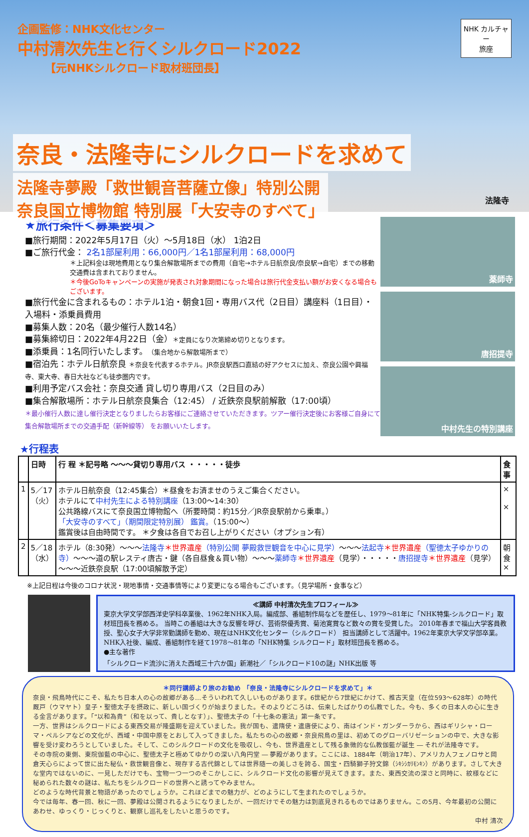企画監修：NHK文化センター
中村清次先生と行くシルクロード2022
【元NHKシルクロード取材班団長】
NHK カルチャー
旅座
奈良・法隆寺にシルクロードを求めて
法隆寺夢殿「救世観音菩薩立像」特別公開
奈良国立博物館 特別展「大安寺のすべて」
法隆寺
★旅行条件＜募集要項＞
■旅行期間：2022年5月17日（火）～5月18日（水） 1泊2日
■ご旅行代金： 2名1部屋利用：66,000円／1名1部屋利用：68,000円
＊上記料金は現地費用となり集合解散場所までの費用（自宅→ホテル日航奈良/奈良駅→自宅）までの移動交通費は含まれておりません。
＊今後GoToキャンペーンの実施が発表され対象期間になった場合は旅行代金支払い額がお安くなる場合もございます。
■旅行代金に含まれるもの：ホテル1泊・朝食1回・専用バス代（2日目）講座料（1日目）・入場料・添乗員費用
■募集人数：20名（最少催行人数14名）
■募集締切日：2022年4月22日（金）＊定員になり次第締め切りとなります。
■添乗員：1名同行いたします。（集合地から解散場所まで）
■宿泊先：ホテル日航奈良 ＊奈良を代表するホテル。JR奈良駅西口直結の好アクセスに加え、奈良公園や興福寺、東大寺、春日大社なども徒歩圏内です。
■利用予定バス会社：奈良交通 貸し切り専用バス（2日目のみ）
■集合解散場所：ホテル日航奈良集合（12:45） / 近鉄奈良駅前解散（17:00頃）
＊最小催行人数に達し催行決定となりましたらお客様にご連絡させていただきます。ツアー催行決定後にお客様ご自身にて集合解散場所までの交通手配（新幹線等） をお願いいたします。
薬師寺
唐招提寺
中村先生の特別講座
★行程表
| | 日時 | 行 程 ＊記号略 ～～～貸切り専用バス ・・・・・徒歩 | 食事 |
| --- | --- | --- | --- |
| 1 | 5／17 （火） | ホテル日航奈良（12:45集合）＊昼食をお済ませのうえご集合ください。 ホテルにて 中村先生による特別講座 （13:00～14:30） 公共路線バスにて奈良国立博物館へ（所要時間：約15分／JR奈良駅前から乗車。） 「大安寺のすべて」（期間限定特別展） 鑑賞。 （15:00～） 鑑賞後は自由時間です。 ＊夕食は各自でお召し上がりください（オプション有） | × × |
| 2 | 5／18 （水） | ホテル（8:30発）～～～ 法隆寺 ＊世界遺産 （特別公開 夢殿救世観音を中心に見学） ～～～ 法起寺 ＊世界遺産 （聖徳太子ゆかりの寺） ～～～道の駅レスティ唐古・鍵（各自昼食＆買い物）～～～ 薬師寺 ＊世界遺産 （見学）・・・・・ 唐招提寺 ＊世界遺産 （見学）～～～近鉄奈良駅（17:00頃解散予定） | 朝食 × |
※上記日程は今後のコロナ状況・現地事情・交通事情等により変更になる場合もございます。（見学場所・食事など）
≪講師 中村清次先生プロフィール≫
東京大学文学部西洋史学科卒業後、1962年NHK入局。編成部、番組制作局などを歴任し、1979～81年に「NHK特集-シルクロード」取材班団長を務める。 当時この番組は大きな反響を呼び、芸術祭優秀賞、菊池寛賞など数々の賞を受賞した。 2010年春まで福山大学客員教授、聖心女子大学非常勤講師を勤め、現在はNHK文化センター（シルクロード） 担当講師として活躍中。1962年東京大学文学部卒業。NHK入社後、編成、番組制作を経て1978～81年の「NHK特集 シルクロード」取材班団長を務める。
●主な著作
「シルクロード流沙に消えた西域三十六か国」新潮社／「シルクロード10の謎」NHK出版 等
＊同行講師より旅のお勧め 「奈良・法隆寺にシルクロードを求めて」＊
奈良・飛鳥時代にこそ、私たち日本人の心の故郷がある…そういわれて久しいものがあります。6世紀から7世紀にかけて、推古天皇（在位593～628年）の時代厩戸（ウマヤト）皇子・聖徳太子を摂政に、新しい国づくりが始まりました。そのよりどころは、伝来したばかりの仏教でした。今も、多くの日本人の心に生きる金言があります。「“以和為貴”（和を以って、貴しとなす）」、聖徳太子の「十七条の憲法」第一条です。
一方、世界はシルクロードによる東西交易が隆盛期を迎えていました。我が国も、遣隋使・遣唐使により、南はインド・ガンダーラから、西はギリシャ・ローマ・ペルシアなどの文化が、西域・中国中原をとおして入ってきました。私たちの心の故郷・奈良飛鳥の里は、初めてのグローバリゼーションの中で、大きな影響を受け変わろうとしていました。そして、このシルクロードの文化を吸収し、今も、世界遺産として残る象徴的な仏教伽藍が誕生 ― それが法隆寺です。
その寺院の東側、東院伽藍の中心に、聖徳太子と極めてゆかりの深い八角円堂 ― 夢殿があります。ここには、1884年（明治17年）、アメリカ人フェノロサと岡倉天心らによって世に出た秘仏・救世観音像と、現存する古代錦としては世界随一の美しさを誇る、国宝・四騎獅子狩文錦（ｼｷｼｼｶﾘﾓﾝｷﾝ）があります。さして大きな堂内ではないのに、一見しただけでも、宝物一つ一つのそこかしこに、シルクロード文化の影響が見えてきます。また、東西交流の深さと同時に、紋様などに秘められた数々の謎は、私たちをシルクロードの世界へと誘ってやみません。
どのような時代背景と物語があったのでしょうか。これほどまでの魅力が、どのようにして生まれたのでしょうか。
今では毎年、春一回、秋に一回、夢殿は公開されるようになりましたが、一回だけでその魅力は到底見きれるものではありません。この5月、今年最初の公開にあわせ、ゆっくり・じっくりと、観察し巡礼をしたいと思うのです。
中村 清次